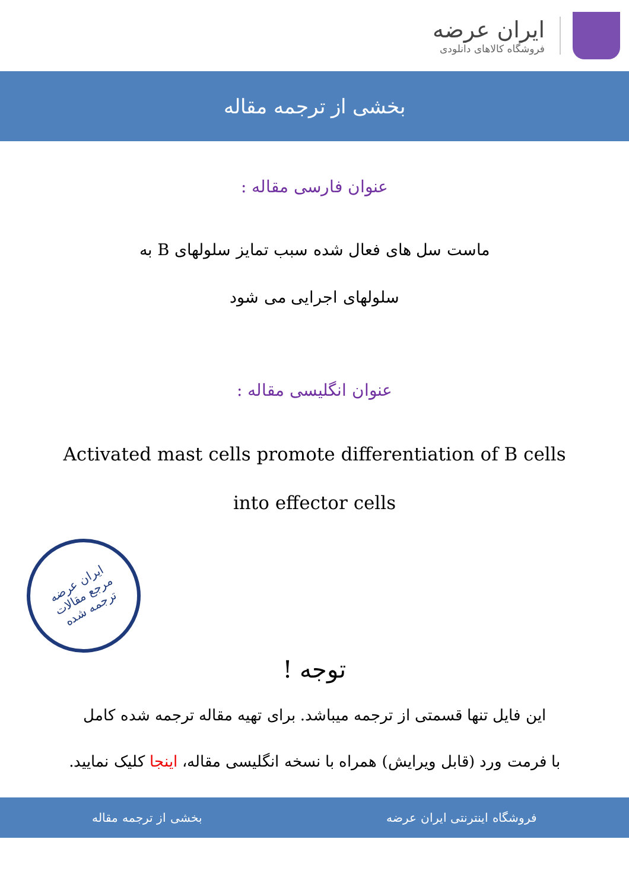ایران عرضه
فروشگاه کالاهای دانلودی
بخشی از ترجمه مقاله
عنوان فارسی مقاله :
ماست سل های فعال شده سبب تمایز سلولهای B به
سلولهای اجرایی می شود
عنوان انگلیسی مقاله :
Activated mast cells promote differentiation of B cells
into effector cells
ایران عرضه
مرجع مقالات
ترجمه شده
توجه !
این فایل تنها قسمتی از ترجمه میباشد. برای تهیه مقاله ترجمه شده کامل
با فرمت ورد (قابل ویرایش) همراه با نسخه انگلیسی مقاله، اینجا کلیک نمایید.
فروشگاه اینترنتی ایران عرضه بخشی از ترجمه مقاله